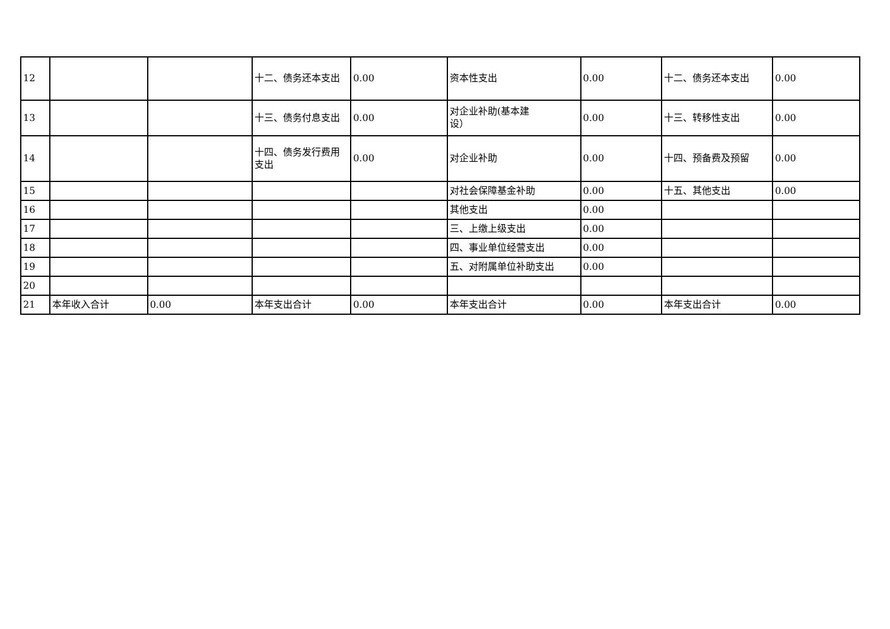| 12 | | | 十二、债务还本支出 | 0.00 | 资本性支出 | 0.00 | 十二、债务还本支出 | 0.00 |
| 13 | | | 十三、债务付息支出 | 0.00 | 对企业补助(基本建 设） | 0.00 | 十三、转移性支出 | 0.00 |
| 14 | | | 十四、债务发行费用 支出 | 0.00 | 对企业补助 | 0.00 | 十四、预备费及预留 | 0.00 |
| 15 | | | | | 对社会保障基金补助 | 0.00 | 十五、其他支出 | 0.00 |
| 16 | | | | | 其他支出 | 0.00 | | |
| 17 | | | | | 三、上缴上级支出 | 0.00 | | |
| 18 | | | | | 四、事业单位经营支出 | 0.00 | | |
| 19 | | | | | 五、对附属单位补助支出 | 0.00 | | |
| 20 | | | | | | | | |
| 21 | 本年收入合计 | 0.00 | 本年支出合计 | 0.00 | 本年支出合计 | 0.00 | 本年支出合计 | 0.00 |